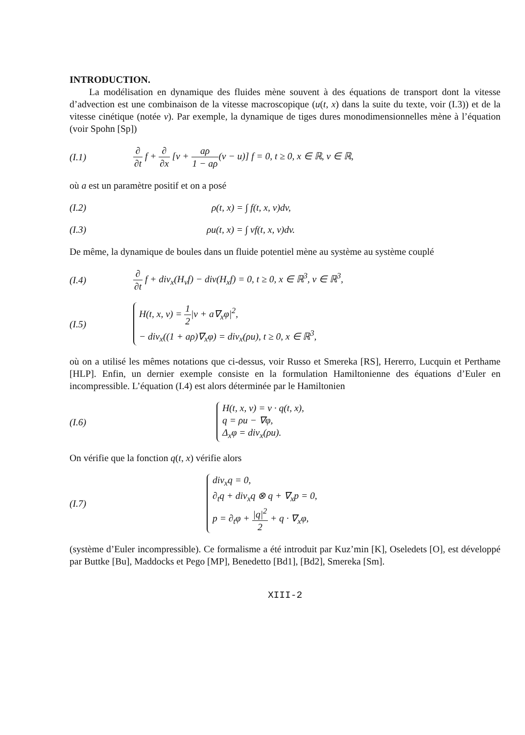INTRODUCTION.
La modélisation en dynamique des fluides mène souvent à des équations de transport dont la vitesse d’advection est une combinaison de la vitesse macroscopique (u(t, x) dans la suite du texte, voir (I.3)) et de la vitesse cinétique (notée v). Par exemple, la dynamique de tiges dures monodimensionnelles mène à l’équation (voir Spohn [Sp])
(I.1)
∂ ∂t f + ∂ ∂x [v + aρ 1 − aρ(v − u)] f = 0, t ≥ 0, x ∈ ℝ, v ∈ ℝ,
où a est un paramètre positif et on a posé
(I.2) ρ(t, x) = ∫ f(t, x, v)dv,
(I.3) ρu(t, x) = ∫ vf(t, x, v)dv.
De même, la dynamique de boules dans un fluide potentiel mène au système au système couplé
(I.4)
∂ ∂t f + div<sub>x</sub>(H<sub>v</sub>f) − div(H<sub>x</sub>f) = 0, t ≥ 0, x ∈ ℝ<sup>3</sup>, v ∈ ℝ<sup>3</sup>,
(I.5)
H(t, x, v) = 1 2|v + a∇<sub>x</sub>φ|<sup>2</sup>,
− div<sub>x</sub>((1 + aρ)∇<sub>x</sub>φ) = div<sub>x</sub>(ρu), t ≥ 0, x ∈ ℝ<sup>3</sup>,
où on a utilisé les mêmes notations que ci-dessus, voir Russo et Smereka [RS], Hererro, Lucquin et Perthame [HLP]. Enfin, un dernier exemple consiste en la formulation Hamiltonienne des équations d’Euler en incompressible. L’équation (I.4) est alors déterminée par le Hamiltonien
(I.6)
H(t, x, v) = v · q(t, x),
q = ρu − ∇φ,
Δ<sub>x</sub>φ = div<sub>x</sub>(ρu).
On vérifie que la fonction q(t, x) vérifie alors
(I.7)
div<sub>x</sub>q = 0,
∂<sub>t</sub>q + div<sub>x</sub>q ⊗ q + ∇<sub>x</sub>p = 0,
p = ∂<sub>t</sub>φ + |q|<sup>2</sup> 2 + q · ∇<sub>x</sub>φ,
(système d’Euler incompressible). Ce formalisme a été introduit par Kuz’min [K], Oseledets [O], est développé par Buttke [Bu], Maddocks et Pego [MP], Benedetto [Bd1], [Bd2], Smereka [Sm].
XIII-2